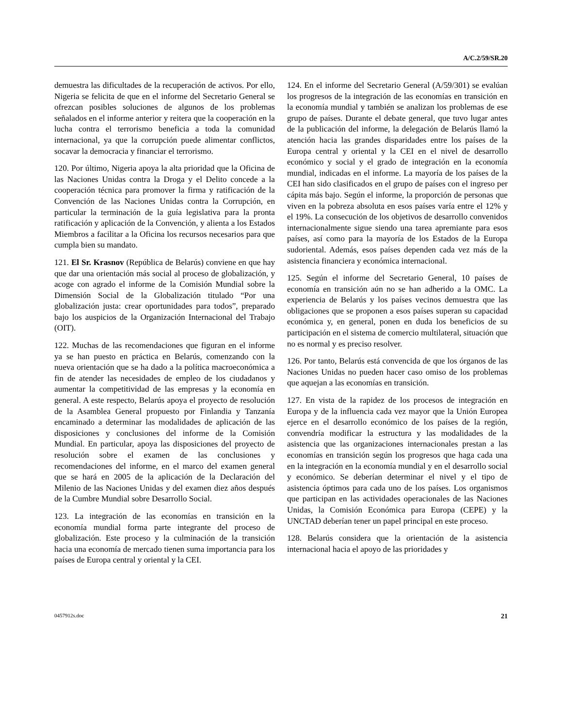A/C.2/59/SR.20
demuestra las dificultades de la recuperación de activos. Por ello, Nigeria se felicita de que en el informe del Secretario General se ofrezcan posibles soluciones de algunos de los problemas señalados en el informe anterior y reitera que la cooperación en la lucha contra el terrorismo beneficia a toda la comunidad internacional, ya que la corrupción puede alimentar conflictos, socavar la democracia y financiar el terrorismo.
120. Por último, Nigeria apoya la alta prioridad que la Oficina de las Naciones Unidas contra la Droga y el Delito concede a la cooperación técnica para promover la firma y ratificación de la Convención de las Naciones Unidas contra la Corrupción, en particular la terminación de la guía legislativa para la pronta ratificación y aplicación de la Convención, y alienta a los Estados Miembros a facilitar a la Oficina los recursos necesarios para que cumpla bien su mandato.
121. El Sr. Krasnov (República de Belarús) conviene en que hay que dar una orientación más social al proceso de globalización, y acoge con agrado el informe de la Comisión Mundial sobre la Dimensión Social de la Globalización titulado “Por una globalización justa: crear oportunidades para todos”, preparado bajo los auspicios de la Organización Internacional del Trabajo (OIT).
122. Muchas de las recomendaciones que figuran en el informe ya se han puesto en práctica en Belarús, comenzando con la nueva orientación que se ha dado a la política macroeconómica a fin de atender las necesidades de empleo de los ciudadanos y aumentar la competitividad de las empresas y la economía en general. A este respecto, Belarús apoya el proyecto de resolución de la Asamblea General propuesto por Finlandia y Tanzanía encaminado a determinar las modalidades de aplicación de las disposiciones y conclusiones del informe de la Comisión Mundial. En particular, apoya las disposiciones del proyecto de resolución sobre el examen de las conclusiones y recomendaciones del informe, en el marco del examen general que se hará en 2005 de la aplicación de la Declaración del Milenio de las Naciones Unidas y del examen diez años después de la Cumbre Mundial sobre Desarrollo Social.
123. La integración de las economías en transición en la economía mundial forma parte integrante del proceso de globalización. Este proceso y la culminación de la transición hacia una economía de mercado tienen suma importancia para los países de Europa central y oriental y la CEI.
124. En el informe del Secretario General (A/59/301) se evalúan los progresos de la integración de las economías en transición en la economía mundial y también se analizan los problemas de ese grupo de países. Durante el debate general, que tuvo lugar antes de la publicación del informe, la delegación de Belarús llamó la atención hacia las grandes disparidades entre los países de la Europa central y oriental y la CEI en el nivel de desarrollo económico y social y el grado de integración en la economía mundial, indicadas en el informe. La mayoría de los países de la CEI han sido clasificados en el grupo de países con el ingreso per cápita más bajo. Según el informe, la proporción de personas que viven en la pobreza absoluta en esos países varía entre el 12% y el 19%. La consecución de los objetivos de desarrollo convenidos internacionalmente sigue siendo una tarea apremiante para esos países, así como para la mayoría de los Estados de la Europa sudoriental. Además, esos países dependen cada vez más de la asistencia financiera y económica internacional.
125. Según el informe del Secretario General, 10 países de economía en transición aún no se han adherido a la OMC. La experiencia de Belarús y los países vecinos demuestra que las obligaciones que se proponen a esos países superan su capacidad económica y, en general, ponen en duda los beneficios de su participación en el sistema de comercio multilateral, situación que no es normal y es preciso resolver.
126. Por tanto, Belarús está convencida de que los órganos de las Naciones Unidas no pueden hacer caso omiso de los problemas que aquejan a las economías en transición.
127. En vista de la rapidez de los procesos de integración en Europa y de la influencia cada vez mayor que la Unión Europea ejerce en el desarrollo económico de los países de la región, convendría modificar la estructura y las modalidades de la asistencia que las organizaciones internacionales prestan a las economías en transición según los progresos que haga cada una en la integración en la economía mundial y en el desarrollo social y económico. Se deberían determinar el nivel y el tipo de asistencia óptimos para cada uno de los países. Los organismos que participan en las actividades operacionales de las Naciones Unidas, la Comisión Económica para Europa (CEPE) y la UNCTAD deberían tener un papel principal en este proceso.
128. Belarús considera que la orientación de la asistencia internacional hacia el apoyo de las prioridades y
0457912s.doc 21